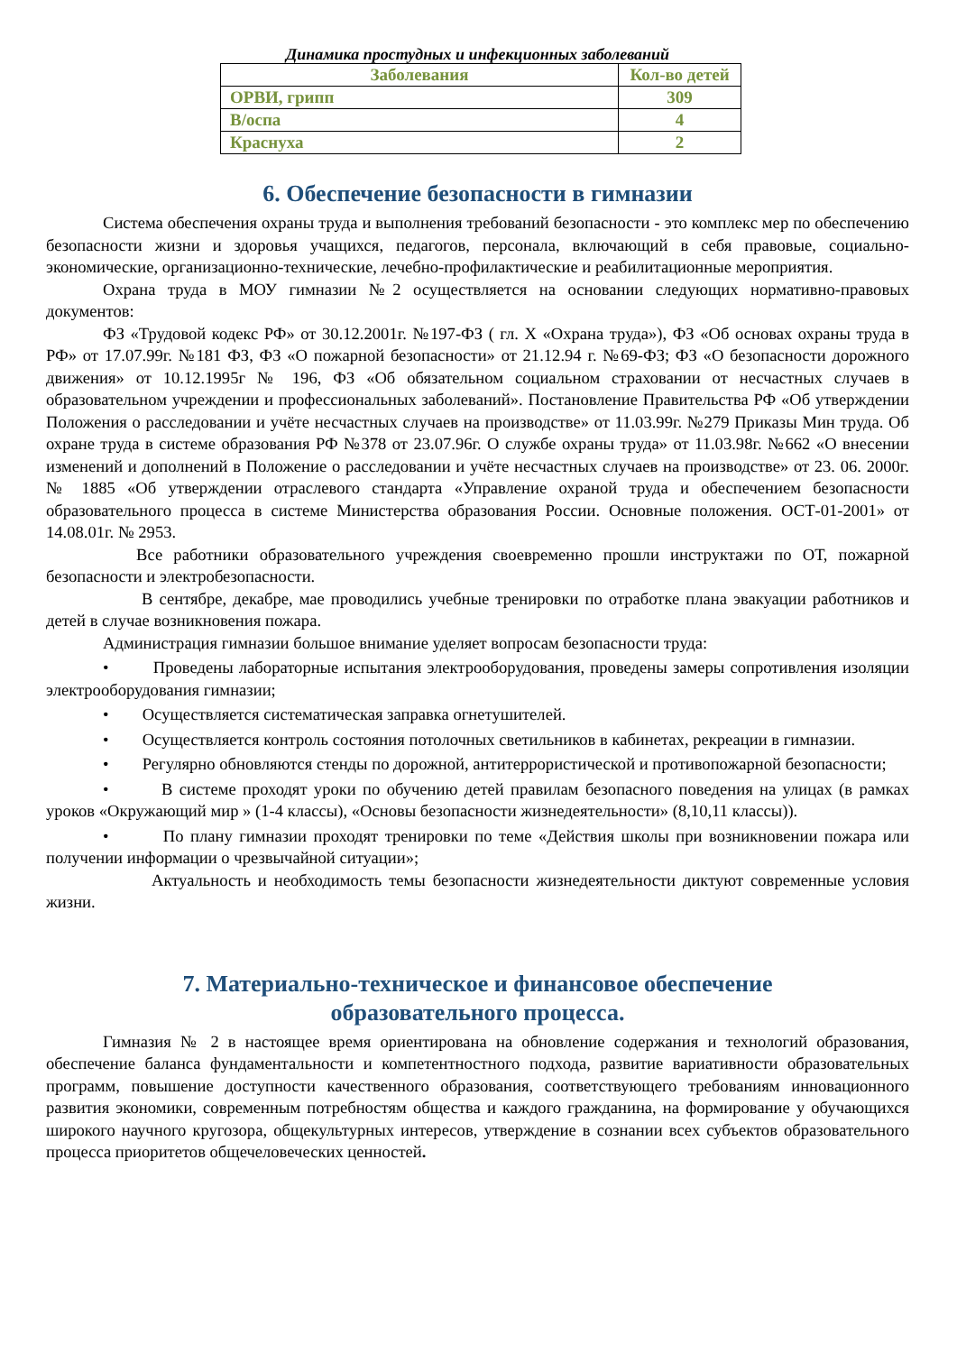Динамика простудных и инфекционных заболеваний
| Заболевания | Кол-во детей |
| --- | --- |
| ОРВИ, грипп | 309 |
| В/оспа | 4 |
| Краснуха | 2 |
6. Обеспечение безопасности в гимназии
Система обеспечения охраны труда и выполнения требований безопасности - это комплекс мер по обеспечению безопасности жизни и здоровья учащихся, педагогов, персонала, включающий в себя правовые, социально-экономические, организационно-технические, лечебно-профилактические и реабилитационные мероприятия.
Охрана труда в МОУ гимназии №2 осуществляется на основании следующих нормативно-правовых документов:
ФЗ «Трудовой кодекс РФ» от 30.12.2001г. №197-ФЗ ( гл. X «Охрана труда»), ФЗ «Об основах охраны труда в РФ» от 17.07.99г. №181 ФЗ, ФЗ «О пожарной безопасности» от 21.12.94 г. №69-ФЗ; ФЗ «О безопасности дорожного движения» от 10.12.1995г № 196, ФЗ «Об обязательном социальном страховании от несчастных случаев в образовательном учреждении и профессиональных заболеваний». Постановление Правительства РФ «Об утверждении Положения о расследовании и учёте несчастных случаев на производстве» от 11.03.99г. №279 Приказы Мин труда. Об охране труда в системе образования РФ №378 от 23.07.96г. О службе охраны труда» от 11.03.98г. №662 «О внесении изменений и дополнений в Положение о расследовании и учёте несчастных случаев на производстве» от 23. 06. 2000г. № 1885 «Об утверждении отраслевого стандарта «Управление охраной труда и обеспечением безопасности образовательного процесса в системе Министерства образования России. Основные положения. ОСТ-01-2001» от 14.08.01г. № 2953.
Все работники образовательного учреждения своевременно прошли инструктажи по ОТ, пожарной безопасности и электробезопасности.
В сентябре, декабре, мае проводились учебные тренировки по отработке плана эвакуации работников и детей в случае возникновения пожара.
Администрация гимназии большое внимание уделяет вопросам безопасности труда:
• Проведены лабораторные испытания электрооборудования, проведены замеры сопротивления изоляции электрооборудования гимназии;
• Осуществляется систематическая заправка огнетушителей.
• Осуществляется контроль состояния потолочных светильников в кабинетах, рекреации в гимназии.
• Регулярно обновляются стенды по дорожной, антитеррористической и противопожарной безопасности;
• В системе проходят уроки по обучению детей правилам безопасного поведения на улицах (в рамках уроков «Окружающий мир » (1-4 классы), «Основы безопасности жизнедеятельности» (8,10,11 классы)).
• По плану гимназии проходят тренировки по теме «Действия школы при возникновении пожара или получении информации о чрезвычайной ситуации»;
Актуальность и необходимость темы безопасности жизнедеятельности диктуют современные условия жизни.
7. Материально-техническое и финансовое обеспечение
образовательного процесса.
Гимназия № 2 в настоящее время ориентирована на обновление содержания и технологий образования, обеспечение баланса фундаментальности и компетентностного подхода, развитие вариативности образовательных программ, повышение доступности качественного образования, соответствующего требованиям инновационного развития экономики, современным потребностям общества и каждого гражданина, на формирование у обучающихся широкого научного кругозора, общекультурных интересов, утверждение в сознании всех субъектов образовательного процесса приоритетов общечеловеческих ценностей.